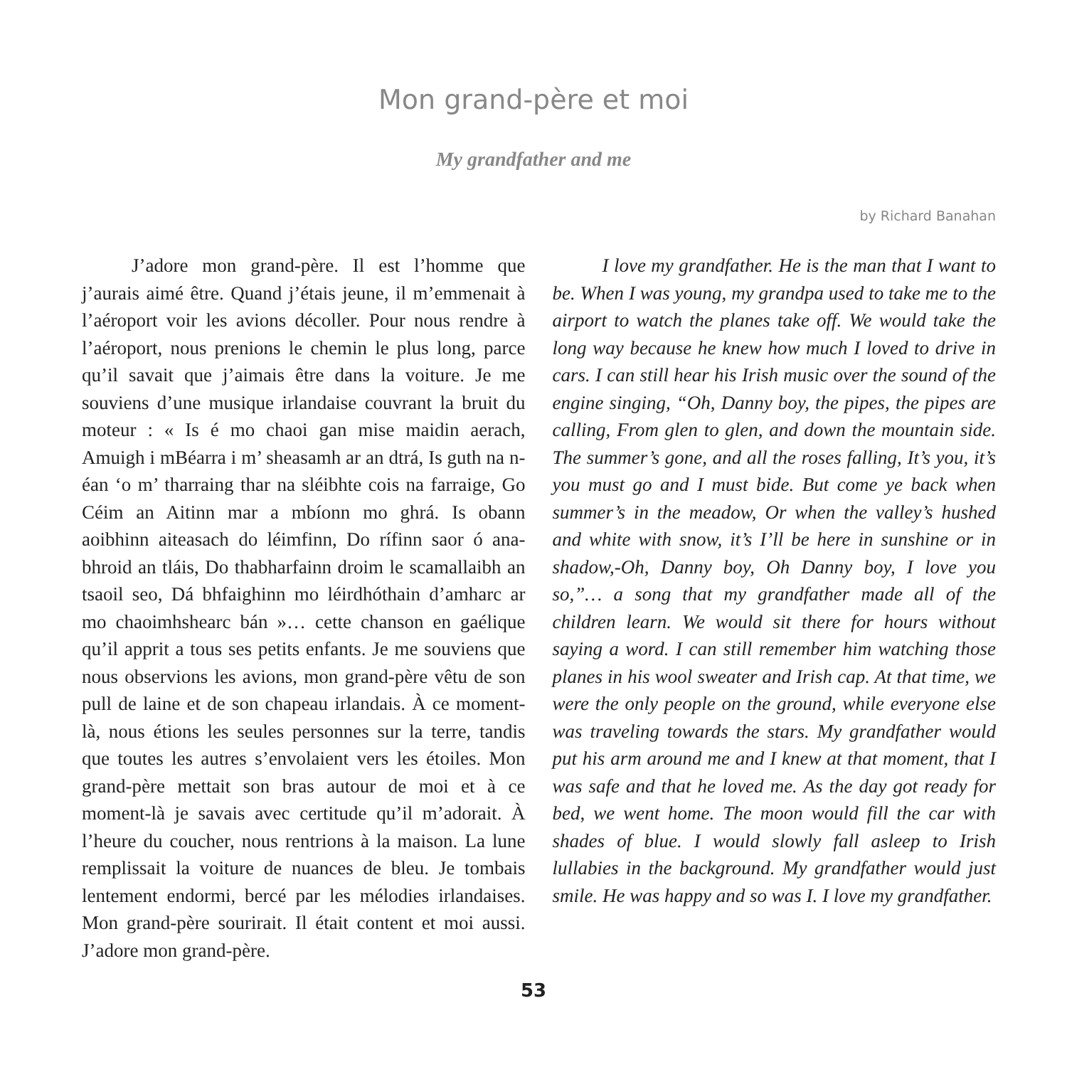Mon grand-père et moi
My grandfather and me
by Richard Banahan
J’adore mon grand-père. Il est l’homme que j’aurais aimé être. Quand j’étais jeune, il m’emmenait à l’aéroport voir les avions décoller. Pour nous rendre à l’aéroport, nous prenions le chemin le plus long, parce qu’il savait que j’aimais être dans la voiture. Je me souviens d’une musique irlandaise couvrant la bruit du moteur : « Is é mo chaoi gan mise maidin aerach, Amuigh i mBéarra i m’ sheasamh ar an dtrá, Is guth na n-éan ‘o m’ tharraing thar na sléibhte cois na farraige, Go Céim an Aitinn mar a mbíonn mo ghrá. Is obann aoibhinn aiteasach do léimfinn, Do rífinn saor ó ana-bhroid an tláis, Do thabharfainn droim le scamallaibh an tsaoil seo, Dá bhfaighinn mo léirdhóthain d’amharc ar mo chaoimhshearc bán »… cette chanson en gaélique qu’il apprit a tous ses petits enfants. Je me souviens que nous observions les avions, mon grand-père vêtu de son pull de laine et de son chapeau irlandais. À ce moment-là, nous étions les seules personnes sur la terre, tandis que toutes les autres s’envolaient vers les étoiles. Mon grand-père mettait son bras autour de moi et à ce moment-là je savais avec certitude qu’il m’adorait. À l’heure du coucher, nous rentrions à la maison. La lune remplissait la voiture de nuances de bleu. Je tombais lentement endormi, bercé par les mélodies irlandaises. Mon grand-père sourirait. Il était content et moi aussi. J’adore mon grand-père.
I love my grandfather. He is the man that I want to be. When I was young, my grandpa used to take me to the airport to watch the planes take off. We would take the long way because he knew how much I loved to drive in cars. I can still hear his Irish music over the sound of the engine singing, “Oh, Danny boy, the pipes, the pipes are calling, From glen to glen, and down the mountain side. The summer’s gone, and all the roses falling, It’s you, it’s you must go and I must bide. But come ye back when summer’s in the meadow, Or when the valley’s hushed and white with snow, it’s I’ll be here in sunshine or in shadow,-Oh, Danny boy, Oh Danny boy, I love you so,”… a song that my grandfather made all of the children learn. We would sit there for hours without saying a word. I can still remember him watching those planes in his wool sweater and Irish cap. At that time, we were the only people on the ground, while everyone else was traveling towards the stars. My grandfather would put his arm around me and I knew at that moment, that I was safe and that he loved me. As the day got ready for bed, we went home. The moon would fill the car with shades of blue. I would slowly fall asleep to Irish lullabies in the background. My grandfather would just smile. He was happy and so was I. I love my grandfather.
53